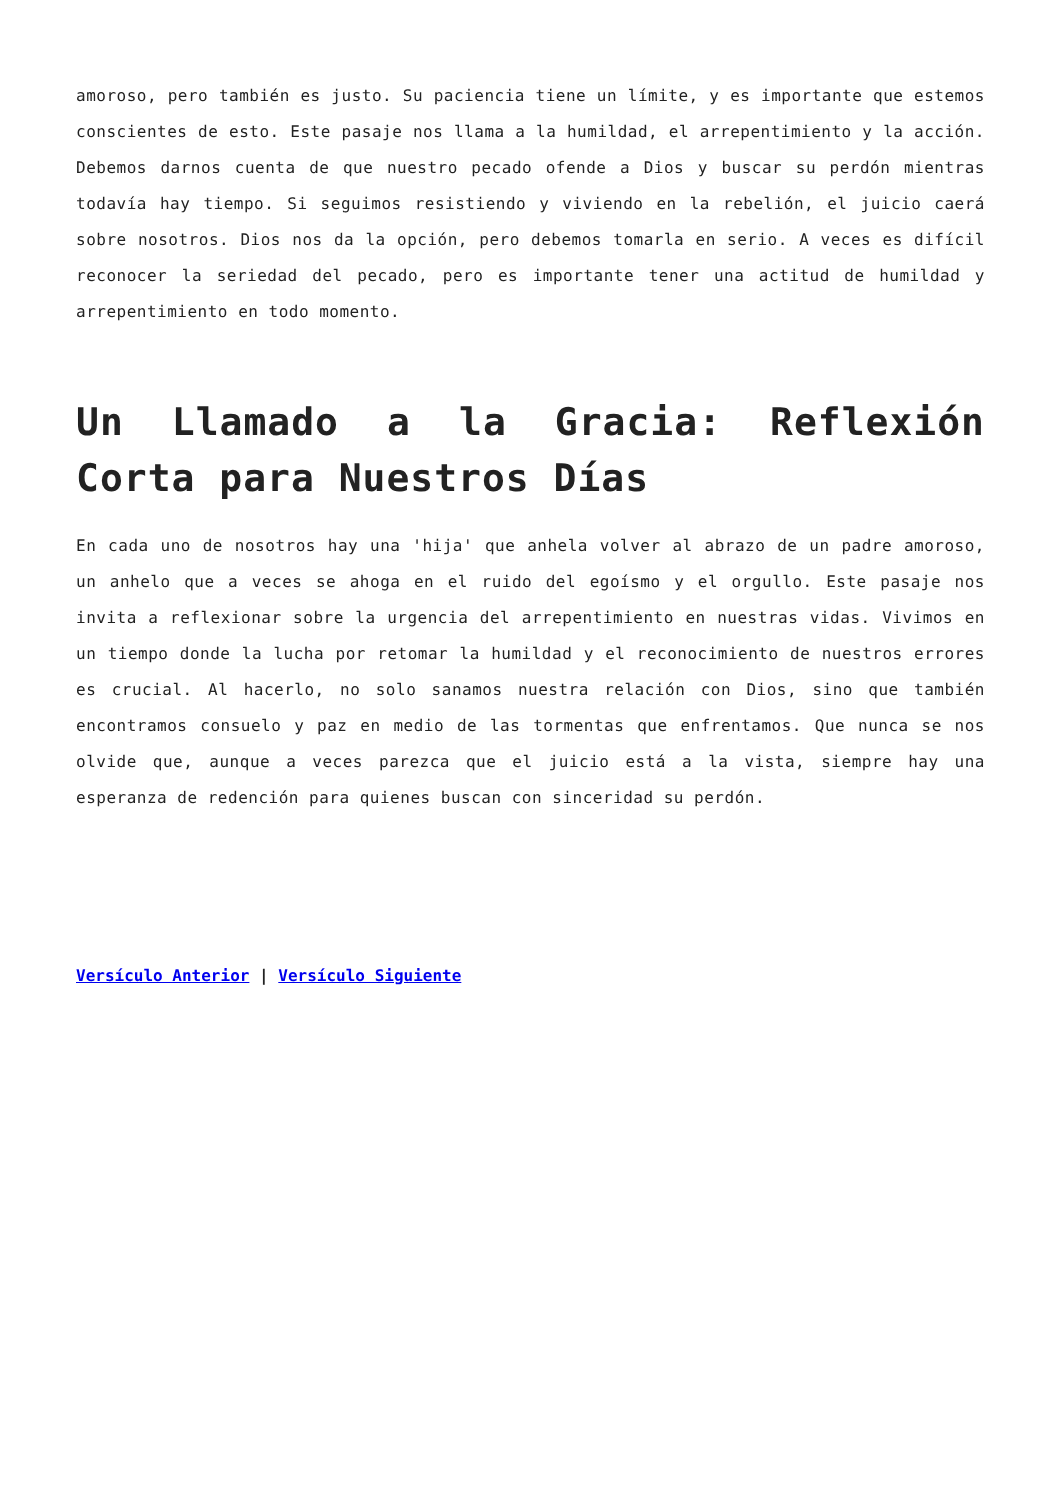amoroso, pero también es justo. Su paciencia tiene un límite, y es importante que estemos conscientes de esto. Este pasaje nos llama a la humildad, el arrepentimiento y la acción. Debemos darnos cuenta de que nuestro pecado ofende a Dios y buscar su perdón mientras todavía hay tiempo. Si seguimos resistiendo y viviendo en la rebelión, el juicio caerá sobre nosotros. Dios nos da la opción, pero debemos tomarla en serio. A veces es difícil reconocer la seriedad del pecado, pero es importante tener una actitud de humildad y arrepentimiento en todo momento.
Un Llamado a la Gracia: Reflexión Corta para Nuestros Días
En cada uno de nosotros hay una 'hija' que anhela volver al abrazo de un padre amoroso, un anhelo que a veces se ahoga en el ruido del egoísmo y el orgullo. Este pasaje nos invita a reflexionar sobre la urgencia del arrepentimiento en nuestras vidas. Vivimos en un tiempo donde la lucha por retomar la humildad y el reconocimiento de nuestros errores es crucial. Al hacerlo, no solo sanamos nuestra relación con Dios, sino que también encontramos consuelo y paz en medio de las tormentas que enfrentamos. Que nunca se nos olvide que, aunque a veces parezca que el juicio está a la vista, siempre hay una esperanza de redención para quienes buscan con sinceridad su perdón.
Versículo Anterior | Versículo Siguiente